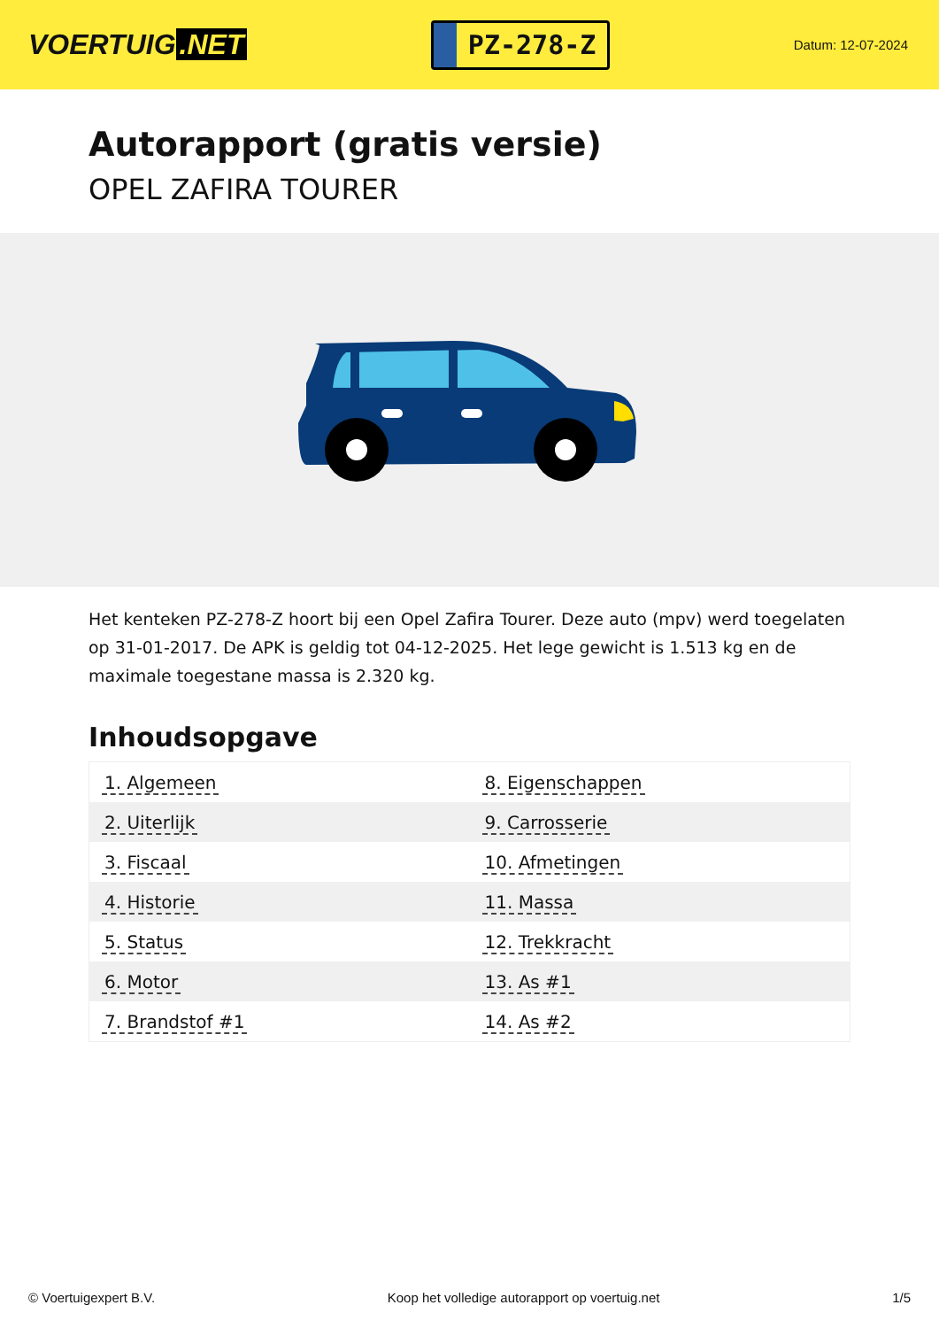VOERTUIG.NET
PZ-278-Z
Datum: 12-07-2024
Autorapport (gratis versie)
OPEL ZAFIRA TOURER
Het kenteken PZ-278-Z hoort bij een Opel Zafira Tourer. Deze auto (mpv) werd toegelaten op 31-01-2017. De APK is geldig tot 04-12-2025. Het lege gewicht is 1.513 kg en de maximale toegestane massa is 2.320 kg.
Inhoudsopgave
| 1. Algemeen | 8. Eigenschappen |
| 2. Uiterlijk | 9. Carrosserie |
| 3. Fiscaal | 10. Afmetingen |
| 4. Historie | 11. Massa |
| 5. Status | 12. Trekkracht |
| 6. Motor | 13. As #1 |
| 7. Brandstof #1 | 14. As #2 |
© Voertuigexpert B.V. Koop het volledige autorapport op voertuig.net 1/5